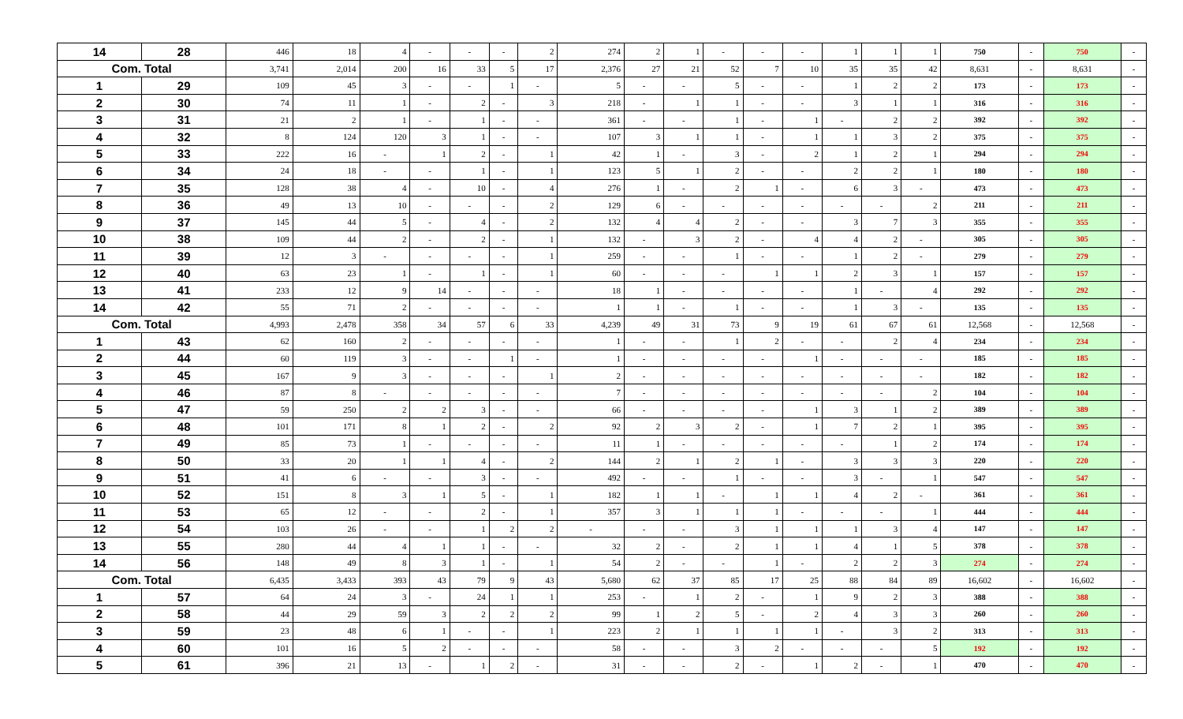| 14 | 28 | 446 | 18 | 4 | - | - | - | 2 | 274 | 2 | 1 | - | - | - | 1 | 1 | 1 | 750 | - | 750 | - |
| Com. Total | | 3,741 | 2,014 | 200 | 16 | 33 | 5 | 17 | 2,376 | 27 | 21 | 52 | 7 | 10 | 35 | 35 | 42 | 8,631 | - | 8,631 | - |
| 1 | 29 | 109 | 45 | 3 | - | - | 1 | - | 5 | - | - | 5 | - | - | 1 | 2 | 2 | 173 | - | 173 | - |
| 2 | 30 | 74 | 11 | 1 | - | 2 | - | 3 | 218 | - | 1 | 1 | - | - | 3 | 1 | 1 | 316 | - | 316 | - |
| 3 | 31 | 21 | 2 | 1 | - | 1 | - | - | 361 | - | - | 1 | - | 1 | - | 2 | 2 | 392 | - | 392 | - |
| 4 | 32 | 8 | 124 | 120 | 3 | 1 | - | - | 107 | 3 | 1 | 1 | - | 1 | 1 | 3 | 2 | 375 | - | 375 | - |
| 5 | 33 | 222 | 16 | - | 1 | 2 | - | 1 | 42 | 1 | - | 3 | - | 2 | 1 | 2 | 1 | 294 | - | 294 | - |
| 6 | 34 | 24 | 18 | - | - | 1 | - | 1 | 123 | 5 | 1 | 2 | - | - | 2 | 2 | 1 | 180 | - | 180 | - |
| 7 | 35 | 128 | 38 | 4 | - | 10 | - | 4 | 276 | 1 | - | 2 | 1 | - | 6 | 3 | - | 473 | - | 473 | - |
| 8 | 36 | 49 | 13 | 10 | - | - | - | 2 | 129 | 6 | - | - | - | - | - | - | 2 | 211 | - | 211 | - |
| 9 | 37 | 145 | 44 | 5 | - | 4 | - | 2 | 132 | 4 | 4 | 2 | - | - | 3 | 7 | 3 | 355 | - | 355 | - |
| 10 | 38 | 109 | 44 | 2 | - | 2 | - | 1 | 132 | - | 3 | 2 | - | 4 | 4 | 2 | - | 305 | - | 305 | - |
| 11 | 39 | 12 | 3 | - | - | - | - | 1 | 259 | - | - | 1 | - | - | 1 | 2 | - | 279 | - | 279 | - |
| 12 | 40 | 63 | 23 | 1 | - | 1 | - | 1 | 60 | - | - | - | 1 | 1 | 2 | 3 | 1 | 157 | - | 157 | - |
| 13 | 41 | 233 | 12 | 9 | 14 | - | - | - | 18 | 1 | - | - | - | - | 1 | - | 4 | 292 | - | 292 | - |
| 14 | 42 | 55 | 71 | 2 | - | - | - | - | 1 | 1 | - | 1 | - | - | 1 | 3 | - | 135 | - | 135 | - |
| Com. Total | | 4,993 | 2,478 | 358 | 34 | 57 | 6 | 33 | 4,239 | 49 | 31 | 73 | 9 | 19 | 61 | 67 | 61 | 12,568 | - | 12,568 | - |
| 1 | 43 | 62 | 160 | 2 | - | - | - | - | 1 | - | - | 1 | 2 | - | - | 2 | 4 | 234 | - | 234 | - |
| 2 | 44 | 60 | 119 | 3 | - | - | 1 | - | 1 | - | - | - | - | 1 | - | - | - | 185 | - | 185 | - |
| 3 | 45 | 167 | 9 | 3 | - | - | - | 1 | 2 | - | - | - | - | - | - | - | - | 182 | - | 182 | - |
| 4 | 46 | 87 | 8 | - | - | - | - | - | 7 | - | - | - | - | - | - | - | 2 | 104 | - | 104 | - |
| 5 | 47 | 59 | 250 | 2 | 2 | 3 | - | - | 66 | - | - | - | - | 1 | 3 | 1 | 2 | 389 | - | 389 | - |
| 6 | 48 | 101 | 171 | 8 | 1 | 2 | - | 2 | 92 | 2 | 3 | 2 | - | 1 | 7 | 2 | 1 | 395 | - | 395 | - |
| 7 | 49 | 85 | 73 | 1 | - | - | - | - | 11 | 1 | - | - | - | - | - | 1 | 2 | 174 | - | 174 | - |
| 8 | 50 | 33 | 20 | 1 | 1 | 4 | - | 2 | 144 | 2 | 1 | 2 | 1 | - | 3 | 3 | 3 | 220 | - | 220 | - |
| 9 | 51 | 41 | 6 | - | - | 3 | - | - | 492 | - | - | 1 | - | - | 3 | - | 1 | 547 | - | 547 | - |
| 10 | 52 | 151 | 8 | 3 | 1 | 5 | - | 1 | 182 | 1 | 1 | - | 1 | 1 | 4 | 2 | - | 361 | - | 361 | - |
| 11 | 53 | 65 | 12 | - | - | 2 | - | 1 | 357 | 3 | 1 | 1 | 1 | - | - | - | 1 | 444 | - | 444 | - |
| 12 | 54 | 103 | 26 | - | - | 1 | 2 | 2 | - | - | - | 3 | 1 | 1 | 1 | 3 | 4 | 147 | - | 147 | - |
| 13 | 55 | 280 | 44 | 4 | 1 | 1 | - | - | 32 | 2 | - | 2 | 1 | 1 | 4 | 1 | 5 | 378 | - | 378 | - |
| 14 | 56 | 148 | 49 | 8 | 3 | 1 | - | 1 | 54 | 2 | - | - | 1 | - | 2 | 2 | 3 | 274 | - | 274 | - |
| Com. Total | | 6,435 | 3,433 | 393 | 43 | 79 | 9 | 43 | 5,680 | 62 | 37 | 85 | 17 | 25 | 88 | 84 | 89 | 16,602 | - | 16,602 | - |
| 1 | 57 | 64 | 24 | 3 | - | 24 | 1 | 1 | 253 | - | 1 | 2 | - | 1 | 9 | 2 | 3 | 388 | - | 388 | - |
| 2 | 58 | 44 | 29 | 59 | 3 | 2 | 2 | 2 | 99 | 1 | 2 | 5 | - | 2 | 4 | 3 | 3 | 260 | - | 260 | - |
| 3 | 59 | 23 | 48 | 6 | 1 | - | - | 1 | 223 | 2 | 1 | 1 | 1 | 1 | - | 3 | 2 | 313 | - | 313 | - |
| 4 | 60 | 101 | 16 | 5 | 2 | - | - | - | 58 | - | - | 3 | 2 | - | - | - | 5 | 192 | - | 192 | - |
| 5 | 61 | 396 | 21 | 13 | - | 1 | 2 | - | 31 | - | - | 2 | - | 1 | 2 | - | 1 | 470 | - | 470 | - |